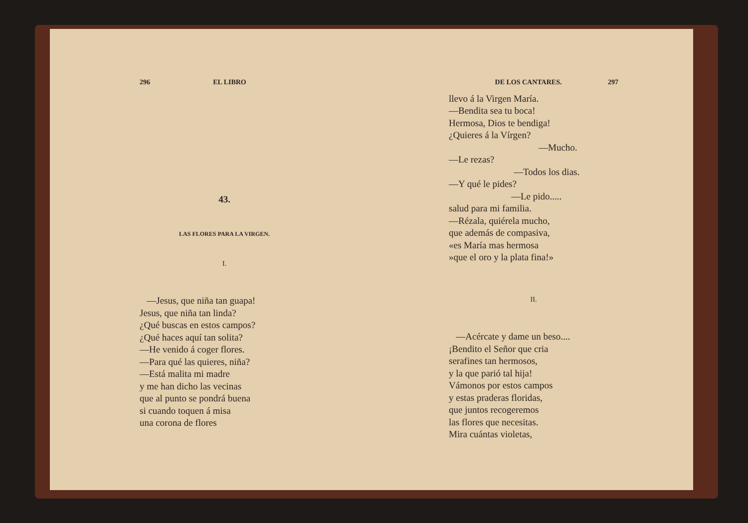296 EL LIBRO
43.
LAS FLORES PARA LA VIRGEN.
I.
—Jesus, que niña tan guapa!
Jesus, que niña tan linda?
¿Qué buscas en estos campos?
¿Qué haces aquí tan solita?
—He venido á coger flores.
—Para qué las quieres, niña?
—Está malita mi madre
y me han dicho las vecinas
que al punto se pondrá buena
si cuando toquen á misa
una corona de flores
DE LOS CANTARES. 297
llevo á la Virgen María.
—Bendita sea tu boca!
Hermosa, Dios te bendiga!
¿Quieres á la Vírgen?
—Mucho.
—Le rezas?
—Todos los dias.
—Y qué le pides?
—Le pido.....
salud para mi familia.
—Rézala, quiérela mucho,
que además de compasiva,
«es María mas hermosa
»que el oro y la plata fina!»
II.
—Acércate y dame un beso....
¡Bendito el Señor que cria
serafines tan hermosos,
y la que parió tal hija!
Vámonos por estos campos
y estas praderas floridas,
que juntos recogeremos
las flores que necesitas.
Mira cuántas violetas,